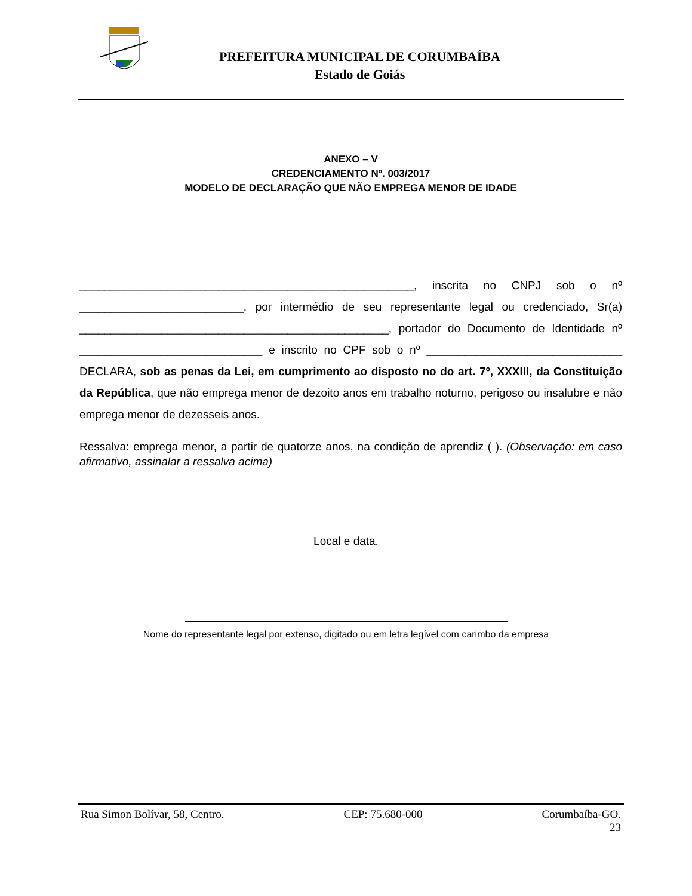PREFEITURA MUNICIPAL DE CORUMBAÍBA
Estado de Goiás
ANEXO – V
CREDENCIAMENTO Nº. 003/2017
MODELO DE DECLARAÇÃO QUE NÃO EMPREGA MENOR DE IDADE
_____________________________________________________, inscrita no CNPJ sob o nº __________________________, por intermédio de seu representante legal ou credenciado, Sr(a) _________________________________________________, portador do Documento de Identidade nº _____________________________ e inscrito no CPF sob o nº _______________________________ DECLARA, sob as penas da Lei, em cumprimento ao disposto no do art. 7º, XXXIII, da Constituição da República, que não emprega menor de dezoito anos em trabalho noturno, perigoso ou insalubre e não emprega menor de dezesseis anos.
Ressalva: emprega menor, a partir de quatorze anos, na condição de aprendiz ( ). (Observação: em caso afirmativo, assinalar a ressalva acima)
Local e data.
Nome do representante legal por extenso, digitado ou em letra legível com carimbo da empresa
Rua Simon Bolívar, 58, Centro. CEP: 75.680-000 Corumbaíba-GO.
23